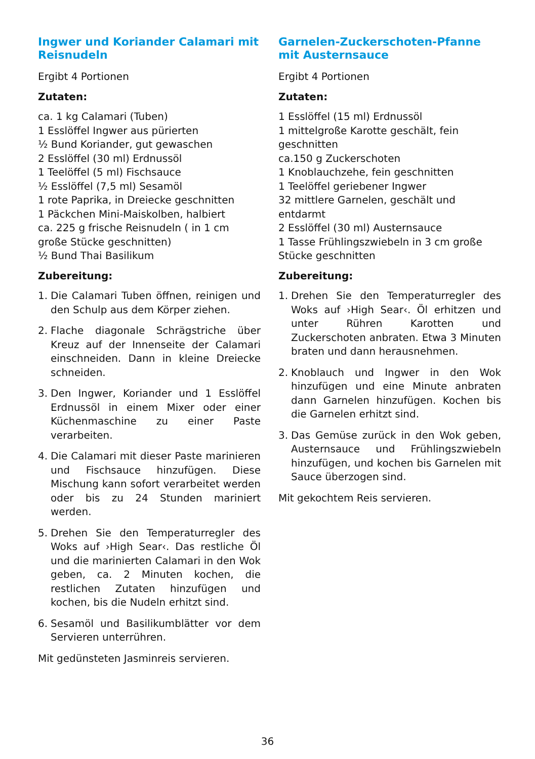Ingwer und Koriander Calamari mit Reisnudeln
Ergibt 4 Portionen
Zutaten:
ca. 1 kg Calamari (Tuben)
1 Esslöffel Ingwer aus pürierten
½ Bund Koriander, gut gewaschen
2 Esslöffel (30 ml) Erdnussöl
1 Teelöffel (5 ml) Fischsauce
½ Esslöffel (7,5 ml) Sesamöl
1 rote Paprika, in Dreiecke geschnitten
1 Päckchen Mini-Maiskolben, halbiert
ca. 225 g frische Reisnudeln ( in 1 cm große Stücke geschnitten)
½ Bund Thai Basilikum
Zubereitung:
1. Die Calamari Tuben öffnen, reinigen und den Schulp aus dem Körper ziehen.
2. Flache diagonale Schrägstriche über Kreuz auf der Innenseite der Calamari einschneiden. Dann in kleine Dreiecke schneiden.
3. Den Ingwer, Koriander und 1 Esslöffel Erdnussöl in einem Mixer oder einer Küchenmaschine zu einer Paste verarbeiten.
4. Die Calamari mit dieser Paste marinieren und Fischsauce hinzufügen. Diese Mischung kann sofort verarbeitet werden oder bis zu 24 Stunden mariniert werden.
5. Drehen Sie den Temperaturregler des Woks auf ›High Sear‹. Das restliche Öl und die marinierten Calamari in den Wok geben, ca. 2 Minuten kochen, die restlichen Zutaten hinzufügen und kochen, bis die Nudeln erhitzt sind.
6. Sesamöl und Basilikumblätter vor dem Servieren unterrühren.
Mit gedünsteten Jasminreis servieren.
Garnelen-Zuckerschoten-Pfanne mit Austernsauce
Ergibt 4 Portionen
Zutaten:
1 Esslöffel (15 ml) Erdnussöl
1 mittelgroße Karotte geschält, fein geschnitten
ca.150 g Zuckerschoten
1 Knoblauchzehe, fein geschnitten
1 Teelöffel geriebener Ingwer
32 mittlere Garnelen, geschält und entdarmt
2 Esslöffel (30 ml) Austernsauce
1 Tasse Frühlingszwiebeln in 3 cm große Stücke geschnitten
Zubereitung:
1. Drehen Sie den Temperaturregler des Woks auf ›High Sear‹. Öl erhitzen und unter Rühren Karotten und Zuckerschoten anbraten. Etwa 3 Minuten braten und dann herausnehmen.
2. Knoblauch und Ingwer in den Wok hinzufügen und eine Minute anbraten dann Garnelen hinzufügen. Kochen bis die Garnelen erhitzt sind.
3. Das Gemüse zurück in den Wok geben, Austernsauce und Frühlingszwiebeln hinzufügen, und kochen bis Garnelen mit Sauce überzogen sind.
Mit gekochtem Reis servieren.
36